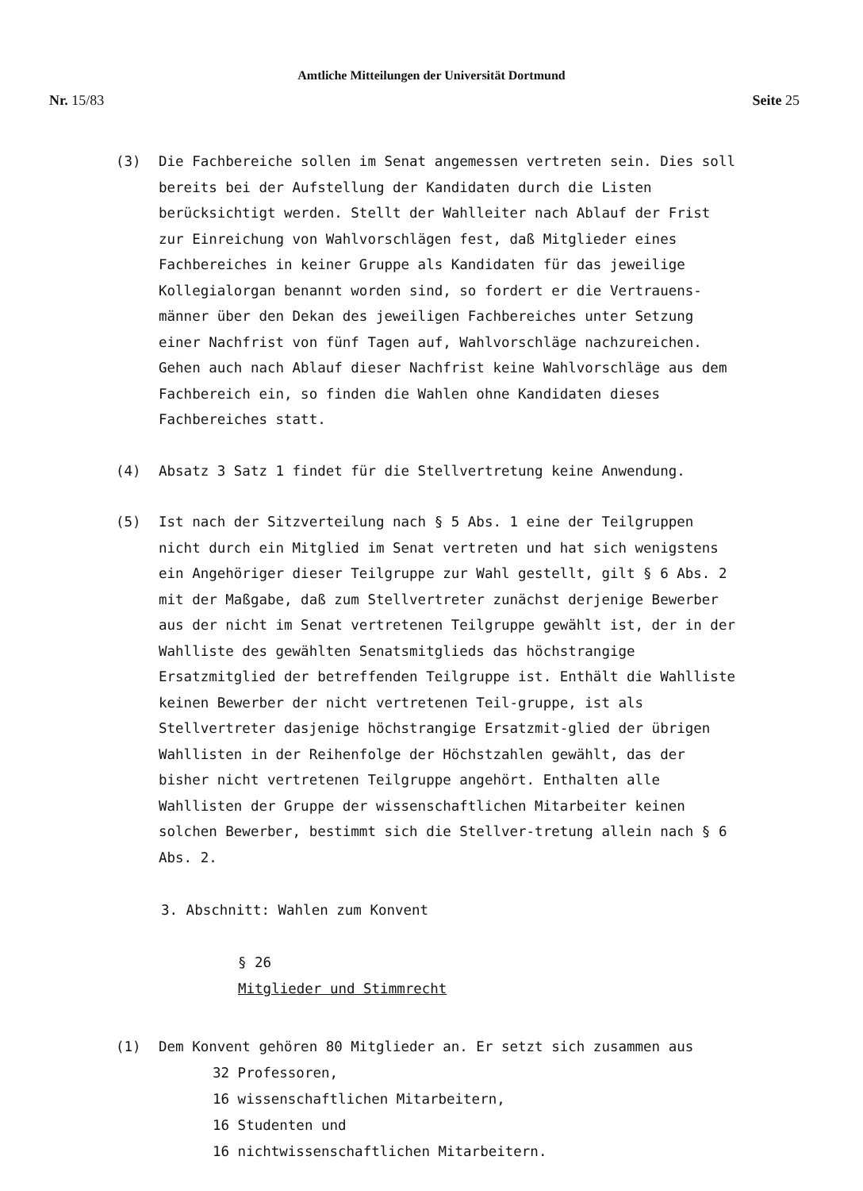Amtliche Mitteilungen der Universität Dortmund
Nr. 15/83 Seite 25
(3) Die Fachbereiche sollen im Senat angemessen vertreten sein. Dies soll bereits bei der Aufstellung der Kandidaten durch die Listen berücksichtigt werden. Stellt der Wahlleiter nach Ablauf der Frist zur Einreichung von Wahlvorschlägen fest, daß Mitglieder eines Fachbereiches in keiner Gruppe als Kandidaten für das jeweilige Kollegialorgan benannt worden sind, so fordert er die Vertrauens-männer über den Dekan des jeweiligen Fachbereiches unter Setzung einer Nachfrist von fünf Tagen auf, Wahlvorschläge nachzureichen. Gehen auch nach Ablauf dieser Nachfrist keine Wahlvorschläge aus dem Fachbereich ein, so finden die Wahlen ohne Kandidaten dieses Fachbereiches statt.
(4) Absatz 3 Satz 1 findet für die Stellvertretung keine Anwendung.
(5) Ist nach der Sitzverteilung nach § 5 Abs. 1 eine der Teilgruppen nicht durch ein Mitglied im Senat vertreten und hat sich wenigstens ein Angehöriger dieser Teilgruppe zur Wahl gestellt, gilt § 6 Abs. 2 mit der Maßgabe, daß zum Stellvertreter zunächst derjenige Bewerber aus der nicht im Senat vertretenen Teilgruppe gewählt ist, der in der Wahlliste des gewählten Senatsmitglieds das höchstrangige Ersatzmitglied der betreffenden Teilgruppe ist. Enthält die Wahlliste keinen Bewerber der nicht vertretenen Teil-gruppe, ist als Stellvertreter dasjenige höchstrangige Ersatzmit-glied der übrigen Wahllisten in der Reihenfolge der Höchstzahlen gewählt, das der bisher nicht vertretenen Teilgruppe angehört. Enthalten alle Wahllisten der Gruppe der wissenschaftlichen Mitarbeiter keinen solchen Bewerber, bestimmt sich die Stellver-tretung allein nach § 6 Abs. 2.
3. Abschnitt: Wahlen zum Konvent
§ 26
Mitglieder und Stimmrecht
(1) Dem Konvent gehören 80 Mitglieder an. Er setzt sich zusammen aus
32 Professoren,
16 wissenschaftlichen Mitarbeitern,
16 Studenten und
16 nichtwissenschaftlichen Mitarbeitern.